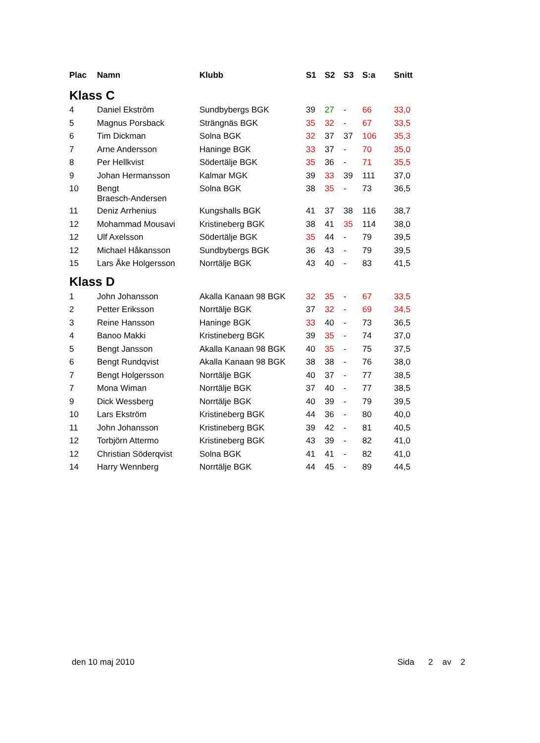| Plac | Namn | Klubb | S1 | S2 | S3 | S:a | Snitt |
| --- | --- | --- | --- | --- | --- | --- | --- |
| Klass C | | | | | | | |
| 4 | Daniel Ekström | Sundbybergs BGK | 39 | 27 | - | 66 | 33,0 |
| 5 | Magnus Porsback | Strängnäs BGK | 35 | 32 | - | 67 | 33,5 |
| 6 | Tim Dickman | Solna BGK | 32 | 37 | 37 | 106 | 35,3 |
| 7 | Arne Andersson | Haninge BGK | 33 | 37 | - | 70 | 35,0 |
| 8 | Per Hellkvist | Södertälje BGK | 35 | 36 | - | 71 | 35,5 |
| 9 | Johan Hermansson | Kalmar MGK | 39 | 33 | 39 | 111 | 37,0 |
| 10 | Bengt Braesch-Andersen | Solna BGK | 38 | 35 | - | 73 | 36,5 |
| 11 | Deniz Arrhenius | Kungshalls BGK | 41 | 37 | 38 | 116 | 38,7 |
| 12 | Mohammad Mousavi | Kristineberg BGK | 38 | 41 | 35 | 114 | 38,0 |
| 12 | Ulf Axelsson | Södertälje BGK | 35 | 44 | - | 79 | 39,5 |
| 12 | Michael Håkansson | Sundbybergs BGK | 36 | 43 | - | 79 | 39,5 |
| 15 | Lars Åke Holgersson | Norrtälje BGK | 43 | 40 | - | 83 | 41,5 |
| Klass D | | | | | | | |
| 1 | John Johansson | Akalla Kanaan 98 BGK | 32 | 35 | - | 67 | 33,5 |
| 2 | Petter Eriksson | Norrtälje BGK | 37 | 32 | - | 69 | 34,5 |
| 3 | Reine Hansson | Haninge BGK | 33 | 40 | - | 73 | 36,5 |
| 4 | Banoo Makki | Kristineberg BGK | 39 | 35 | - | 74 | 37,0 |
| 5 | Bengt Jansson | Akalla Kanaan 98 BGK | 40 | 35 | - | 75 | 37,5 |
| 6 | Bengt Rundqvist | Akalla Kanaan 98 BGK | 38 | 38 | - | 76 | 38,0 |
| 7 | Bengt Holgersson | Norrtälje BGK | 40 | 37 | - | 77 | 38,5 |
| 7 | Mona Wiman | Norrtälje BGK | 37 | 40 | - | 77 | 38,5 |
| 9 | Dick Wessberg | Norrtälje BGK | 40 | 39 | - | 79 | 39,5 |
| 10 | Lars Ekström | Kristineberg BGK | 44 | 36 | - | 80 | 40,0 |
| 11 | John Johansson | Kristineberg BGK | 39 | 42 | - | 81 | 40,5 |
| 12 | Torbjörn Attermo | Kristineberg BGK | 43 | 39 | - | 82 | 41,0 |
| 12 | Christian Söderqvist | Solna BGK | 41 | 41 | - | 82 | 41,0 |
| 14 | Harry Wennberg | Norrtälje BGK | 44 | 45 | - | 89 | 44,5 |
den 10 maj 2010 Sida 2 av 2